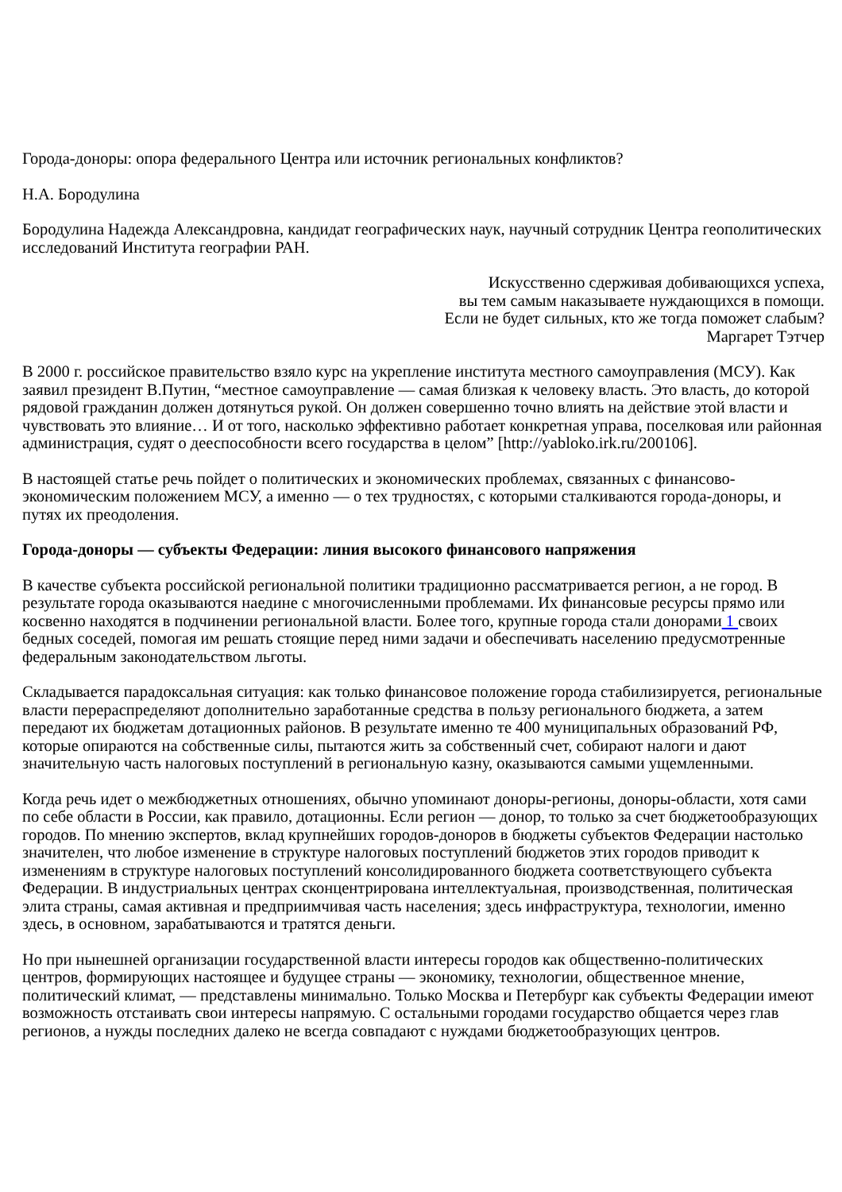Города-доноры: опора федерального Центра или источник региональных конфликтов?
Н.А. Бородулина
Бородулина Надежда Александровна, кандидат географических наук, научный сотрудник Центра геополитических исследований Института географии РАН.
Искусственно сдерживая добивающихся успеха,
вы тем самым наказываете нуждающихся в помощи.
Если не будет сильных, кто же тогда поможет слабым?
Маргарет Тэтчер
В 2000 г. российское правительство взяло курс на укрепление института местного самоуправления (МСУ). Как заявил президент В.Путин, “местное самоуправление — самая близкая к человеку власть. Это власть, до которой рядовой гражданин должен дотянуться рукой. Он должен совершенно точно влиять на действие этой власти и чувствовать это влияние… И от того, насколько эффективно работает конкретная управа, поселковая или районная администрация, судят о дееспособности всего государства в целом” [http://yabloko.irk.ru/200106].
В настоящей статье речь пойдет о политических и экономических проблемах, связанных с финансово-экономическим положением МСУ, а именно — о тех трудностях, с которыми сталкиваются города-доноры, и путях их преодоления.
Города-доноры — субъекты Федерации: линия высокого финансового напряжения
В качестве субъекта российской региональной политики традиционно рассматривается регион, а не город. В результате города оказываются наедине с многочисленными проблемами. Их финансовые ресурсы прямо или косвенно находятся в подчинении региональной власти. Более того, крупные города стали донорами 1 своих бедных соседей, помогая им решать стоящие перед ними задачи и обеспечивать населению предусмотренные федеральным законодательством льготы.
Складывается парадоксальная ситуация: как только финансовое положение города стабилизируется, региональные власти перераспределяют дополнительно заработанные средства в пользу регионального бюджета, а затем передают их бюджетам дотационных районов. В результате именно те 400 муниципальных образований РФ, которые опираются на собственные силы, пытаются жить за собственный счет, собирают налоги и дают значительную часть налоговых поступлений в региональную казну, оказываются самыми ущемленными.
Когда речь идет о межбюджетных отношениях, обычно упоминают доноры-регионы, доноры-области, хотя сами по себе области в России, как правило, дотационны. Если регион — донор, то только за счет бюджетообразующих городов. По мнению экспертов, вклад крупнейших городов-доноров в бюджеты субъектов Федерации настолько значителен, что любое изменение в структуре налоговых поступлений бюджетов этих городов приводит к изменениям в структуре налоговых поступлений консолидированного бюджета соответствующего субъекта Федерации. В индустриальных центрах сконцентрирована интеллектуальная, производственная, политическая элита страны, самая активная и предприимчивая часть населения; здесь инфраструктура, технологии, именно здесь, в основном, зарабатываются и тратятся деньги.
Но при нынешней организации государственной власти интересы городов как общественно-политических центров, формирующих настоящее и будущее страны — экономику, технологии, общественное мнение, политический климат, — представлены минимально. Только Москва и Петербург как субъекты Федерации имеют возможность отстаивать свои интересы напрямую. С остальными городами государство общается через глав регионов, а нужды последних далеко не всегда совпадают с нуждами бюджетообразующих центров.